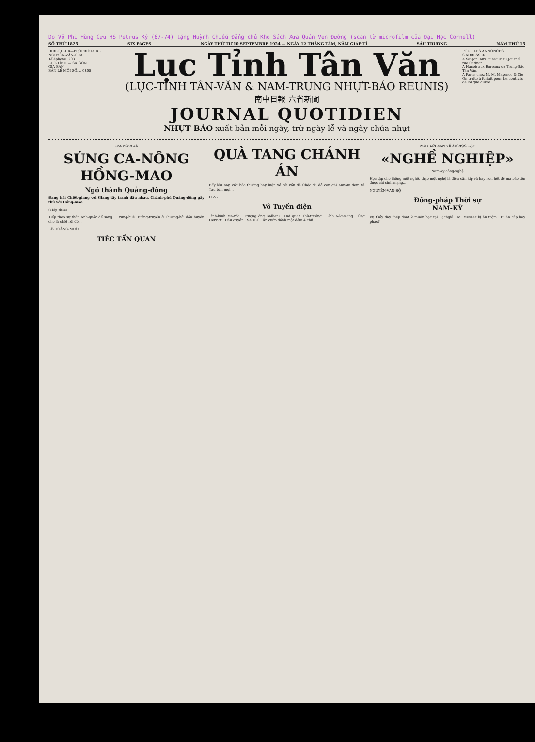Do Võ Phi Hùng Cựu HS Petrus Ký (67-74) tặng Huỳnh Chiếu Đẳng chủ Kho Sách Xưa Quán Ven Đường (scan từ microfilm của Đại Học Cornell)
SỐ THỨ 1825 SIX PAGES NGÀY THỨ TƯ 10 SEPTEMBRE 1924 — NGÀY 12 THÁNG TÁM, NĂM GIÁP TÍ SÁU TRƯƠNG NĂM THỨ 15
DIRECTEUR—PROPRIÉTAIRE
NGUYỄN-VĂN-CỦA
Téléphone: 203
LỤC-TỈNH — SAIGON
GIÁ BÁN
BÁN LẺ MỖI SỐ.... 0$05
Lục Tỉnh Tân Văn
(LỤC-TỈNH TÂN-VĂN & NAM-TRUNG NHỰT-BÁO REUNIS)
南中日報 六省新聞
JOURNAL QUOTIDIEN
NHỰT BÁO xuất bản mỗi ngày, trừ ngày lễ và ngày chúa-nhựt
POUR LES ANNONCES S'ADRESSER:
A Saigon: aux Bureaux du Journal rue Catinat
A Hanoi: aux Bureaux de Trung-Bắc Tân Văn.
A Paris: chez M. M. Mayence & Cie
On traite à forfait pour les contrats de longue durée.
TRUNG-HUÊ
SÚNG CA-NÔNG HỒNG-MAO
Ngó thành Quảng-đông
Đang hồi Chiết-giang với Giang-tây tranh đấu nhau, Chánh-phủ Quảng-đông gây thù với Hồng-mao
(Tiếp theo)
Tiếp theo sự thân Anh-quốc để sang... Trung-huê Hướng-truyền ở Thượng-hải đồn huyên cho là chết rồi đó...
LÊ-HOẰNG-MƯU.
TIỆC TẨN QUAN
QUÀ TANG CHÁNH ÁN
Bấy lâu nay, các báo thường hay luận về cái vấn đề Chệc du dỗ con gái Annam đem về Tàu bán mọi...
H.-V.-L.
Vô Tuyến điện
Tình-hình Ma-rốc · Trượng ông Gallieni · Hai quan Thủ-trưởng · Lính A-lơ-măng · Ông Herriot · Đầu quyền · SADEC · Ăn cướp đánh một đêm 4 chủ
MỘT LỜI BÀN VỀ SỰ HỌC TẬP
«NGHỀ NGHIỆP»
Nam-kỳ công-nghệ
Học tập cho thông một nghề, thạo một nghệ là điều cần kíp và hay hơn hết để mà bảo-tồn được cái sinh-mạng...
NGUYỄN-VĂN-BỘ
Đông-pháp Thời sự
NAM-KỲ
Vụ thầy dây thép đoạt 2 muôn bạc tại Rạchgiá · M. Mesner bị ăn trộm · Bị ăn cắp hay phao?